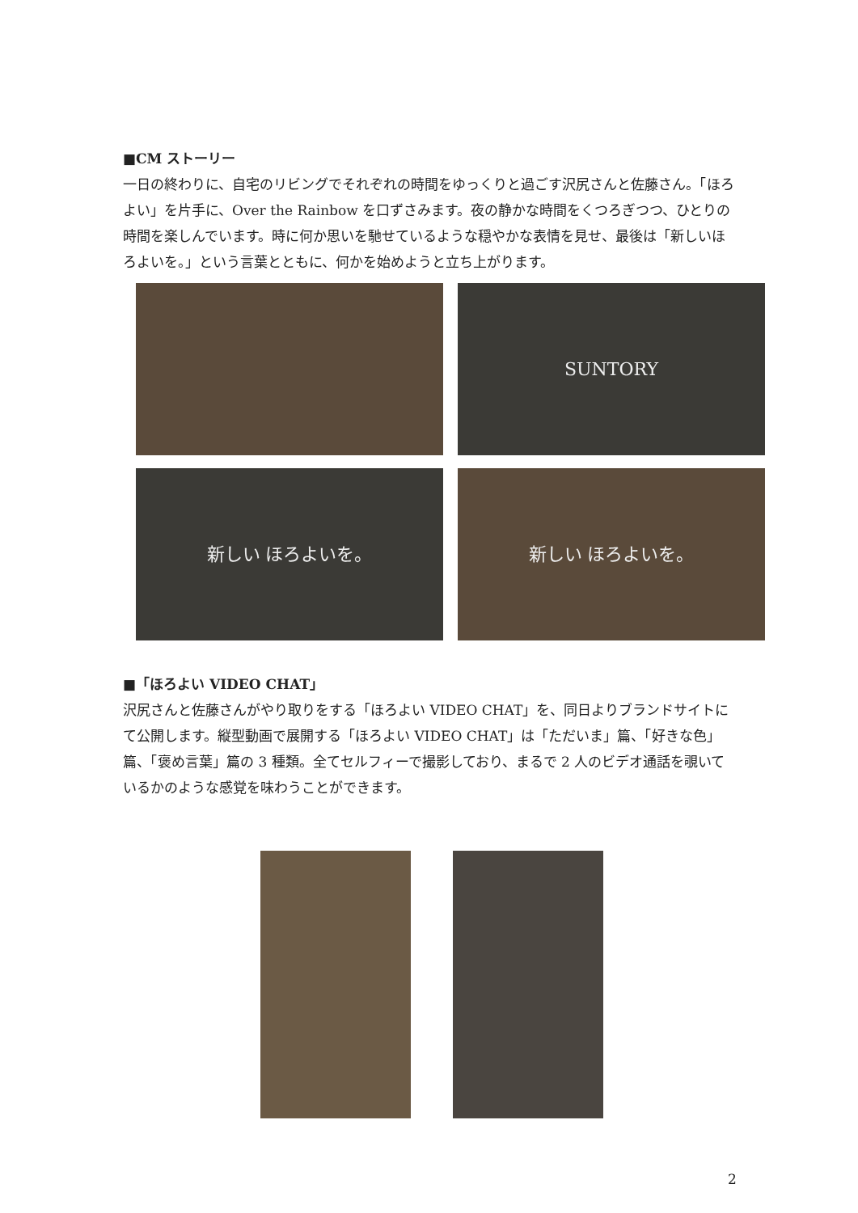■CM ストーリー
一日の終わりに、自宅のリビングでそれぞれの時間をゆっくりと過ごす沢尻さんと佐藤さん。「ほろよい」を片手に、Over the Rainbow を口ずさみます。夜の静かな時間をくつろぎつつ、ひとりの時間を楽しんでいます。時に何か思いを馳せているような穏やかな表情を見せ、最後は「新しいほろよいを。」という言葉とともに、何かを始めようと立ち上がります。
SUNTORY
新しい ほろよいを。
新しい ほろよいを。
■「ほろよい VIDEO CHAT」
沢尻さんと佐藤さんがやり取りをする「ほろよい VIDEO CHAT」を、同日よりブランドサイトにて公開します。縦型動画で展開する「ほろよい VIDEO CHAT」は「ただいま」篇、「好きな色」篇、「褒め言葉」篇の 3 種類。全てセルフィーで撮影しており、まるで 2 人のビデオ通話を覗いているかのような感覚を味わうことができます。
2